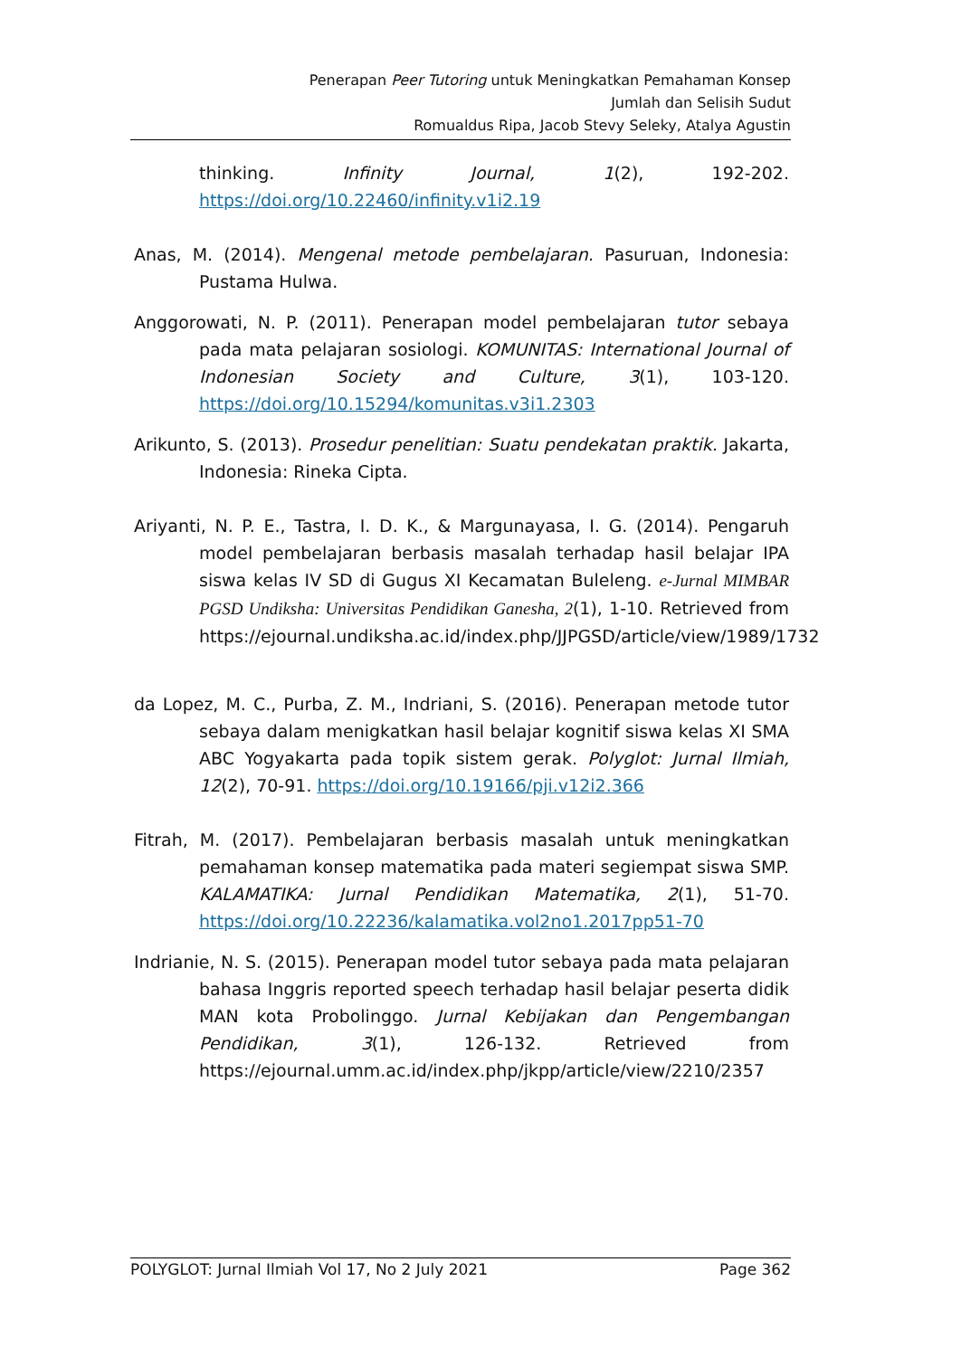Penerapan Peer Tutoring untuk Meningkatkan Pemahaman Konsep
Jumlah dan Selisih Sudut
Romualdus Ripa, Jacob Stevy Seleky, Atalya Agustin
thinking. Infinity Journal, 1(2), 192-202. https://doi.org/10.22460/infinity.v1i2.19
Anas, M. (2014). Mengenal metode pembelajaran. Pasuruan, Indonesia: Pustama Hulwa.
Anggorowati, N. P. (2011). Penerapan model pembelajaran tutor sebaya pada mata pelajaran sosiologi. KOMUNITAS: International Journal of Indonesian Society and Culture, 3(1), 103-120. https://doi.org/10.15294/komunitas.v3i1.2303
Arikunto, S. (2013). Prosedur penelitian: Suatu pendekatan praktik. Jakarta, Indonesia: Rineka Cipta.
Ariyanti, N. P. E., Tastra, I. D. K., & Margunayasa, I. G. (2014). Pengaruh model pembelajaran berbasis masalah terhadap hasil belajar IPA siswa kelas IV SD di Gugus XI Kecamatan Buleleng. e-Jurnal MIMBAR PGSD Undiksha: Universitas Pendidikan Ganesha, 2(1), 1-10. Retrieved from https://ejournal.undiksha.ac.id/index.php/JJPGSD/article/view/1989/1732
da Lopez, M. C., Purba, Z. M., Indriani, S. (2016). Penerapan metode tutor sebaya dalam menigkatkan hasil belajar kognitif siswa kelas XI SMA ABC Yogyakarta pada topik sistem gerak. Polyglot: Jurnal Ilmiah, 12(2), 70-91. https://doi.org/10.19166/pji.v12i2.366
Fitrah, M. (2017). Pembelajaran berbasis masalah untuk meningkatkan pemahaman konsep matematika pada materi segiempat siswa SMP. KALAMATIKA: Jurnal Pendidikan Matematika, 2(1), 51-70. https://doi.org/10.22236/kalamatika.vol2no1.2017pp51-70
Indrianie, N. S. (2015). Penerapan model tutor sebaya pada mata pelajaran bahasa Inggris reported speech terhadap hasil belajar peserta didik MAN kota Probolinggo. Jurnal Kebijakan dan Pengembangan Pendidikan, 3(1), 126-132. Retrieved from https://ejournal.umm.ac.id/index.php/jkpp/article/view/2210/2357
POLYGLOT: Jurnal Ilmiah Vol 17, No 2 July 2021 Page 362